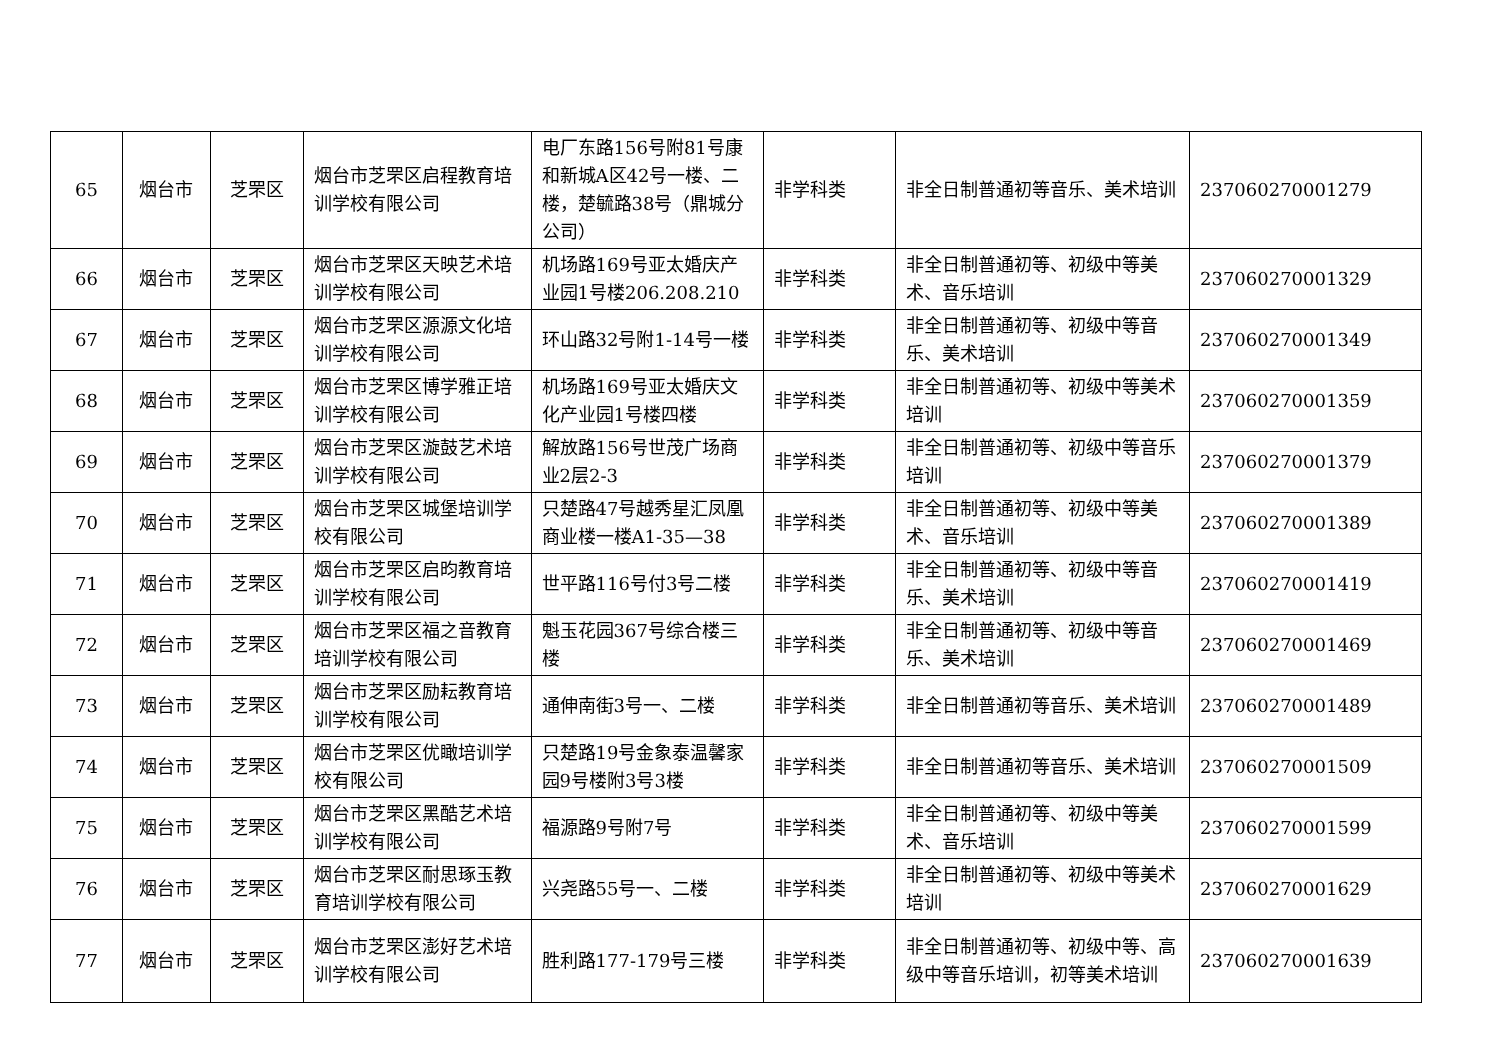| 65 | 烟台市 | 芝罘区 | 烟台市芝罘区启程教育培训学校有限公司 | 电厂东路156号附81号康和新城A区42号一楼、二楼，楚毓路38号（鼎城分公司） | 非学科类 | 非全日制普通初等音乐、美术培训 | 237060270001279 |
| 66 | 烟台市 | 芝罘区 | 烟台市芝罘区天映艺术培训学校有限公司 | 机场路169号亚太婚庆产业园1号楼206.208.210 | 非学科类 | 非全日制普通初等、初级中等美术、音乐培训 | 237060270001329 |
| 67 | 烟台市 | 芝罘区 | 烟台市芝罘区源源文化培训学校有限公司 | 环山路32号附1-14号一楼 | 非学科类 | 非全日制普通初等、初级中等音乐、美术培训 | 237060270001349 |
| 68 | 烟台市 | 芝罘区 | 烟台市芝罘区博学雅正培训学校有限公司 | 机场路169号亚太婚庆文化产业园1号楼四楼 | 非学科类 | 非全日制普通初等、初级中等美术培训 | 237060270001359 |
| 69 | 烟台市 | 芝罘区 | 烟台市芝罘区漩鼓艺术培训学校有限公司 | 解放路156号世茂广场商业2层2-3 | 非学科类 | 非全日制普通初等、初级中等音乐培训 | 237060270001379 |
| 70 | 烟台市 | 芝罘区 | 烟台市芝罘区城堡培训学校有限公司 | 只楚路47号越秀星汇凤凰商业楼一楼A1-35—38 | 非学科类 | 非全日制普通初等、初级中等美术、音乐培训 | 237060270001389 |
| 71 | 烟台市 | 芝罘区 | 烟台市芝罘区启昀教育培训学校有限公司 | 世平路116号付3号二楼 | 非学科类 | 非全日制普通初等、初级中等音乐、美术培训 | 237060270001419 |
| 72 | 烟台市 | 芝罘区 | 烟台市芝罘区福之音教育培训学校有限公司 | 魁玉花园367号综合楼三楼 | 非学科类 | 非全日制普通初等、初级中等音乐、美术培训 | 237060270001469 |
| 73 | 烟台市 | 芝罘区 | 烟台市芝罘区励耘教育培训学校有限公司 | 通伸南街3号一、二楼 | 非学科类 | 非全日制普通初等音乐、美术培训 | 237060270001489 |
| 74 | 烟台市 | 芝罘区 | 烟台市芝罘区优瞰培训学校有限公司 | 只楚路19号金象泰温馨家园9号楼附3号3楼 | 非学科类 | 非全日制普通初等音乐、美术培训 | 237060270001509 |
| 75 | 烟台市 | 芝罘区 | 烟台市芝罘区黑酷艺术培训学校有限公司 | 福源路9号附7号 | 非学科类 | 非全日制普通初等、初级中等美术、音乐培训 | 237060270001599 |
| 76 | 烟台市 | 芝罘区 | 烟台市芝罘区耐思琢玉教育培训学校有限公司 | 兴尧路55号一、二楼 | 非学科类 | 非全日制普通初等、初级中等美术培训 | 237060270001629 |
| 77 | 烟台市 | 芝罘区 | 烟台市芝罘区澎好艺术培训学校有限公司 | 胜利路177-179号三楼 | 非学科类 | 非全日制普通初等、初级中等、高级中等音乐培训，初等美术培训 | 237060270001639 |